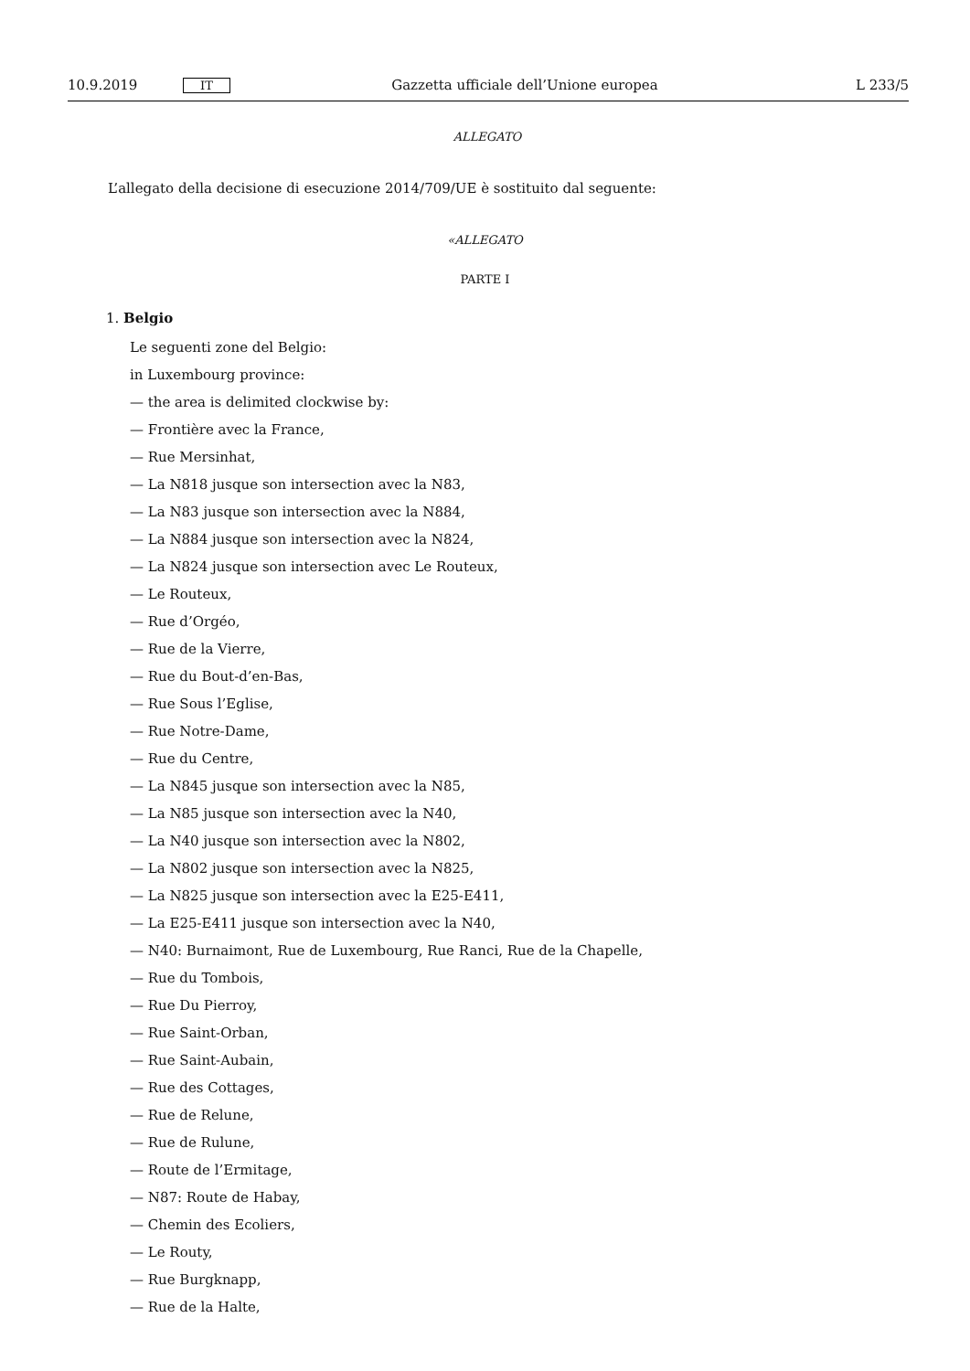10.9.2019 IT Gazzetta ufficiale dell’Unione europea L 233/5
ALLEGATO
L’allegato della decisione di esecuzione 2014/709/UE è sostituito dal seguente:
«ALLEGATO
PARTE I
1. Belgio
Le seguenti zone del Belgio:
in Luxembourg province:
— the area is delimited clockwise by:
— Frontière avec la France,
— Rue Mersinhat,
— La N818 jusque son intersection avec la N83,
— La N83 jusque son intersection avec la N884,
— La N884 jusque son intersection avec la N824,
— La N824 jusque son intersection avec Le Routeux,
— Le Routeux,
— Rue d’Orgéo,
— Rue de la Vierre,
— Rue du Bout-d’en-Bas,
— Rue Sous l’Eglise,
— Rue Notre-Dame,
— Rue du Centre,
— La N845 jusque son intersection avec la N85,
— La N85 jusque son intersection avec la N40,
— La N40 jusque son intersection avec la N802,
— La N802 jusque son intersection avec la N825,
— La N825 jusque son intersection avec la E25-E411,
— La E25-E411 jusque son intersection avec la N40,
— N40: Burnaimont, Rue de Luxembourg, Rue Ranci, Rue de la Chapelle,
— Rue du Tombois,
— Rue Du Pierroy,
— Rue Saint-Orban,
— Rue Saint-Aubain,
— Rue des Cottages,
— Rue de Relune,
— Rue de Rulune,
— Route de l’Ermitage,
— N87: Route de Habay,
— Chemin des Ecoliers,
— Le Routy,
— Rue Burgknapp,
— Rue de la Halte,